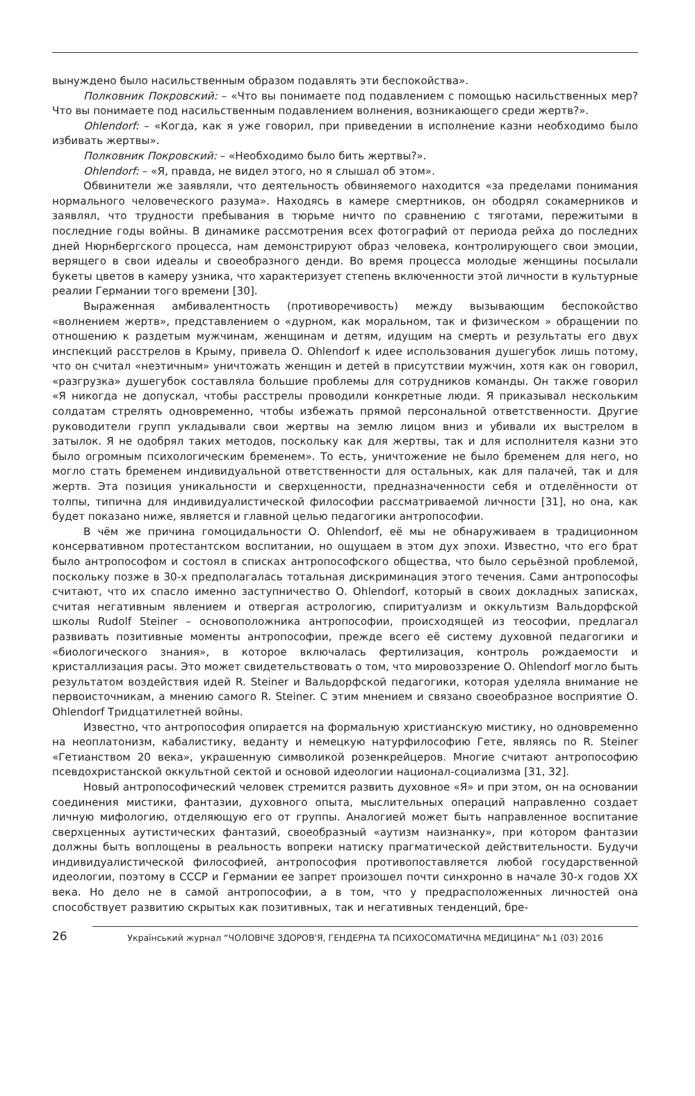вынуждено было насильственным образом подавлять эти беспокойства».
Полковник Покровский: – «Что вы понимаете под подавлением с помощью насильственных мер? Что вы понимаете под насильственным подавлением волнения, возникающего среди жертв?».
Ohlendorf: – «Когда, как я уже говорил, при приведении в исполнение казни необходимо было избивать жертвы».
Полковник Покровский: – «Необходимо было бить жертвы?».
Ohlendorf: – «Я, правда, не видел этого, но я слышал об этом».
Обвинители же заявляли, что деятельность обвиняемого находится «за пределами понимания нормального человеческого разума». Находясь в камере смертников, он ободрял сокамерников и заявлял, что трудности пребывания в тюрьме ничто по сравнению с тяготами, пережитыми в последние годы войны. В динамике рассмотрения всех фотографий от периода рейха до последних дней Нюрнбергского процесса, нам демонстрируют образ человека, контролирующего свои эмоции, верящего в свои идеалы и своеобразного денди. Во время процесса молодые женщины посылали букеты цветов в камеру узника, что характеризует степень включенности этой личности в культурные реалии Германии того времени [30].
Выраженная амбивалентность (противоречивость) между вызывающим беспокойство «волнением жертв», представлением о «дурном, как моральном, так и физическом » обращении по отношению к раздетым мужчинам, женщинам и детям, идущим на смерть и результаты его двух инспекций расстрелов в Крыму, привела О. Ohlendorf к идее использования душегубок лишь потому, что он считал «неэтичным» уничтожать женщин и детей в присутствии мужчин, хотя как он говорил, «разгрузка» душегубок составляла большие проблемы для сотрудников команды. Он также говорил «Я никогда не допускал, чтобы расстрелы проводили конкретные люди. Я приказывал нескольким солдатам стрелять одновременно, чтобы избежать прямой персональной ответственности. Другие руководители групп укладывали свои жертвы на землю лицом вниз и убивали их выстрелом в затылок. Я не одобрял таких методов, поскольку как для жертвы, так и для исполнителя казни это было огромным психологическим бременем». То есть, уничтожение не было бременем для него, но могло стать бременем индивидуальной ответственности для остальных, как для палачей, так и для жертв. Эта позиция уникальности и сверхценности, предназначенности себя и отделённости от толпы, типична для индивидуалистической философии рассматриваемой личности [31], но она, как будет показано ниже, является и главной целью педагогики антропософии.
В чём же причина гомоцидальности О. Ohlendorf, её мы не обнаруживаем в традиционном консервативном протестантском воспитании, но ощущаем в этом дух эпохи. Известно, что его брат было антропософом и состоял в списках антропософского общества, что было серьёзной проблемой, поскольку позже в 30-х предполагалась тотальная дискриминация этого течения. Сами антропософы считают, что их спасло именно заступничество О. Ohlendorf, который в своих докладных записках, считая негативным явлением и отвергая астрологию, спиритуализм и оккультизм Вальдорфской школы Rudolf Steiner – основоположника антропософии, происходящей из теософии, предлагал развивать позитивные моменты антропософии, прежде всего её систему духовной педагогики и «биологического знания», в которое включалась фертилизация, контроль рождаемости и кристаллизация расы. Это может свидетельствовать о том, что мировоззрение О. Ohlendorf могло быть результатом воздействия идей R. Steiner и Вальдорфской педагогики, которая уделяла внимание не первоисточникам, а мнению самого R. Steiner. С этим мнением и связано своеобразное восприятие О. Ohlendorf Тридцатилетней войны.
Известно, что антропософия опирается на формальную христианскую мистику, но одновременно на неоплатонизм, кабалистику, веданту и немецкую натурфилософию Гете, являясь по R. Steiner «Гетианством 20 века», украшенную символикой розенкрейцеров. Многие считают антропософию псевдохристанской оккультной сектой и основой идеологии национал-социализма [31, 32].
Новый антропософический человек стремится развить духовное «Я» и при этом, он на основании соединения мистики, фантазии, духовного опыта, мыслительных операций направленно создает личную мифологию, отделяющую его от группы. Аналогией может быть направленное воспитание сверхценных аутистических фантазий, своеобразный «аутизм наизнанку», при котором фантазии должны быть воплощены в реальность вопреки натиску прагматической действительности. Будучи индивидуалистической философией, антропософия противопоставляется любой государственной идеологии, поэтому в СССР и Германии ее запрет произошел почти синхронно в начале 30-х годов XX века. Но дело не в самой антропософии, а в том, что у предрасположенных личностей она способствует развитию скрытых как позитивных, так и негативных тенденций, бре-
26
Український журнал “ЧОЛОВІЧЕ ЗДОРОВ'Я, ГЕНДЕРНА ТА ПСИХОСОМАТИЧНА МЕДИЦИНА” №1 (03) 2016